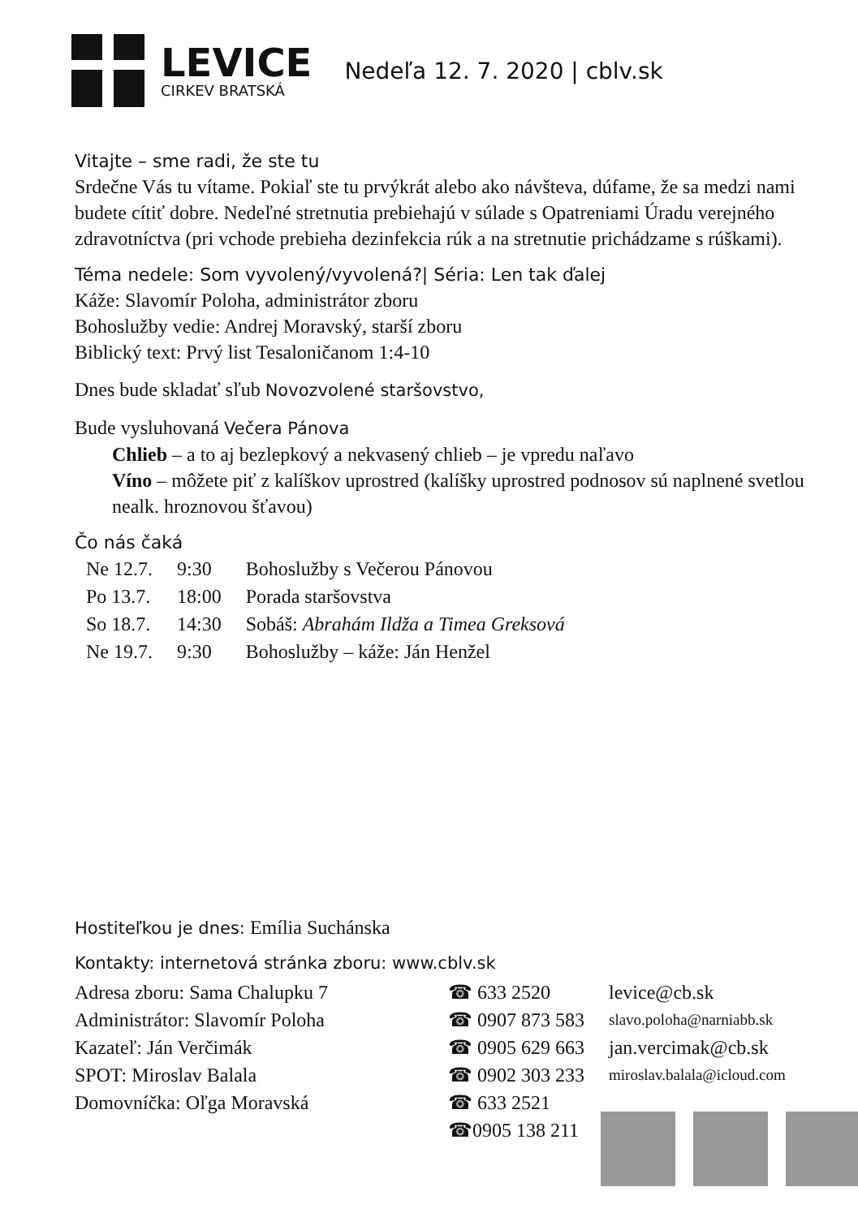LEVICE
CIRKEV BRATSKÁ
Nedeľa 12. 7. 2020 | cblv.sk
Vitajte – sme radi, že ste tu
Srdečne Vás tu vítame. Pokiaľ ste tu prvýkrát alebo ako návšteva, dúfame, že sa medzi nami budete cítiť dobre. Nedeľné stretnutia prebiehajú v súlade s Opatreniami Úradu verejného zdravotníctva (pri vchode prebieha dezinfekcia rúk a na stretnutie prichádzame s rúškami).
Téma nedele: Som vyvolený/vyvolená?| Séria: Len tak ďalej
Káže: Slavomír Poloha, administrátor zboru
Bohoslužby vedie: Andrej Moravský, starší zboru
Biblický text: Prvý list Tesaloničanom 1:4-10
Dnes bude skladať sľub Novozvolené staršovstvo,
Bude vysluhovaná Večera Pánova
Chlieb – a to aj bezlepkový a nekvasený chlieb – je vpredu naľavo
Víno – môžete piť z kalíškov uprostred (kalíšky uprostred podnosov sú naplnené svetlou nealk. hroznovou šťavou)
Čo nás čaká
| Ne 12.7. | 9:30 | Bohoslužby s Večerou Pánovou |
| Po 13.7. | 18:00 | Porada staršovstva |
| So 18.7. | 14:30 | Sobáš: Abrahám Ildža a Timea Greksová |
| Ne 19.7. | 9:30 | Bohoslužby – káže: Ján Henžel |
Hostiteľkou je dnes: Emília Suchánska
Kontakty: internetová stránka zboru: www.cblv.sk
| Adresa zboru: Sama Chalupku 7 | ☎ 633 2520 | levice@cb.sk |
| Administrátor: Slavomír Poloha | ☎ 0907 873 583 | slavo.poloha@narniabb.sk |
| Kazateľ: Ján Verčimák | ☎ 0905 629 663 | jan.vercimak@cb.sk |
| SPOT: Miroslav Balala | ☎ 0902 303 233 | miroslav.balala@icloud.com |
| Domovníčka: Oľga Moravská | ☎ 633 2521 | |
| | ☎0905 138 211 | |